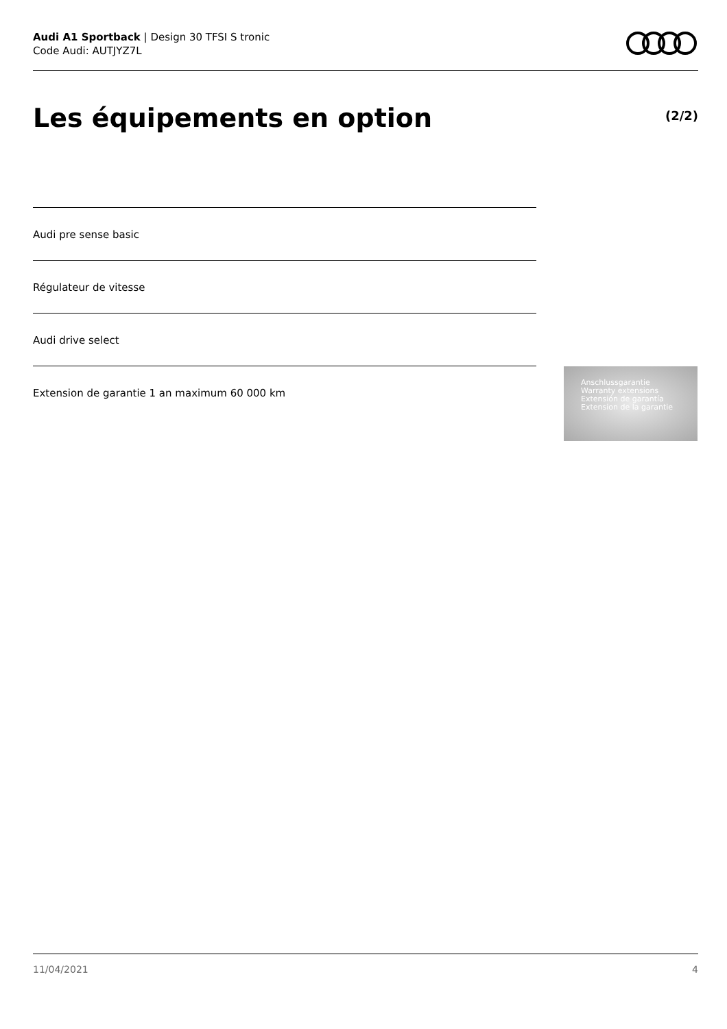Audi A1 Sportback | Design 30 TFSI S tronic
Code Audi: AUTJYZ7L
Les équipements en option (2/2)
Audi pre sense basic
Régulateur de vitesse
Audi drive select
Extension de garantie 1 an maximum 60 000 km
Anschlussgarantie
Warranty extensions
Extensión de garantía
Extension de la garantie
11/04/2021 4